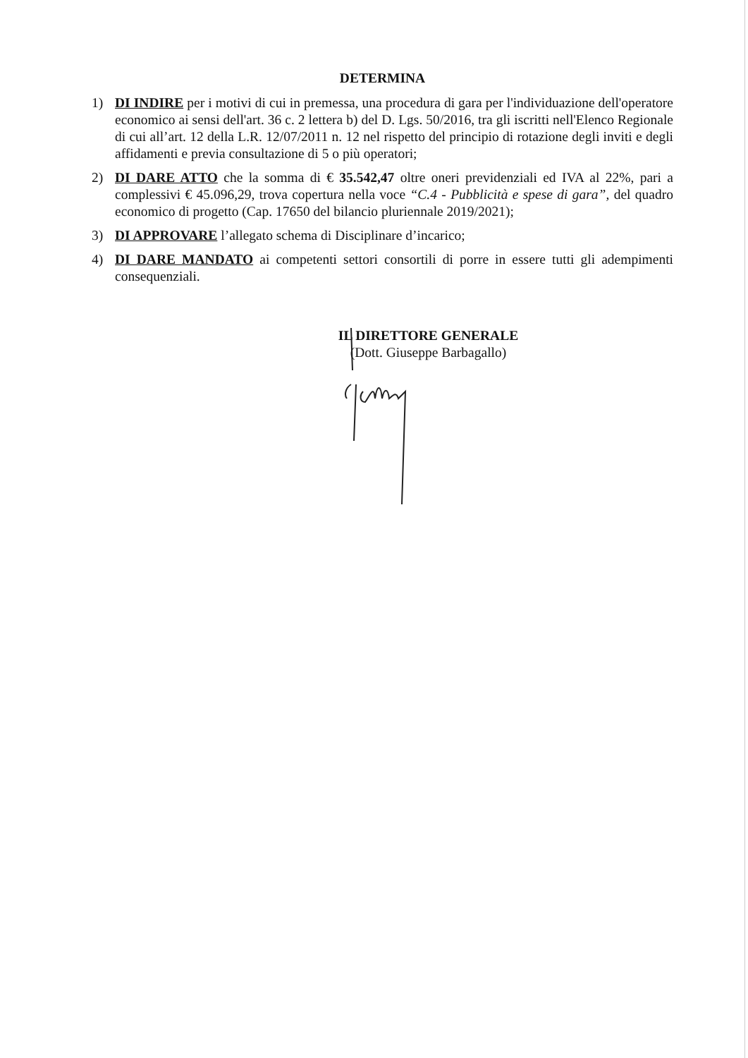DETERMINA
1) DI INDIRE per i motivi di cui in premessa, una procedura di gara per l'individuazione dell'operatore economico ai sensi dell'art. 36 c. 2 lettera b) del D. Lgs. 50/2016, tra gli iscritti nell'Elenco Regionale di cui all’art. 12 della L.R. 12/07/2011 n. 12 nel rispetto del principio di rotazione degli inviti e degli affidamenti e previa consultazione di 5 o più operatori;
2) DI DARE ATTO che la somma di € 35.542,47 oltre oneri previdenziali ed IVA al 22%, pari a complessivi € 45.096,29, trova copertura nella voce “C.4 - Pubblicità e spese di gara”, del quadro economico di progetto (Cap. 17650 del bilancio pluriennale 2019/2021);
3) DI APPROVARE l’allegato schema di Disciplinare d’incarico;
4) DI DARE MANDATO ai competenti settori consortili di porre in essere tutti gli adempimenti consequenziali.
IL DIRETTORE GENERALE
(Dott. Giuseppe Barbagallo)